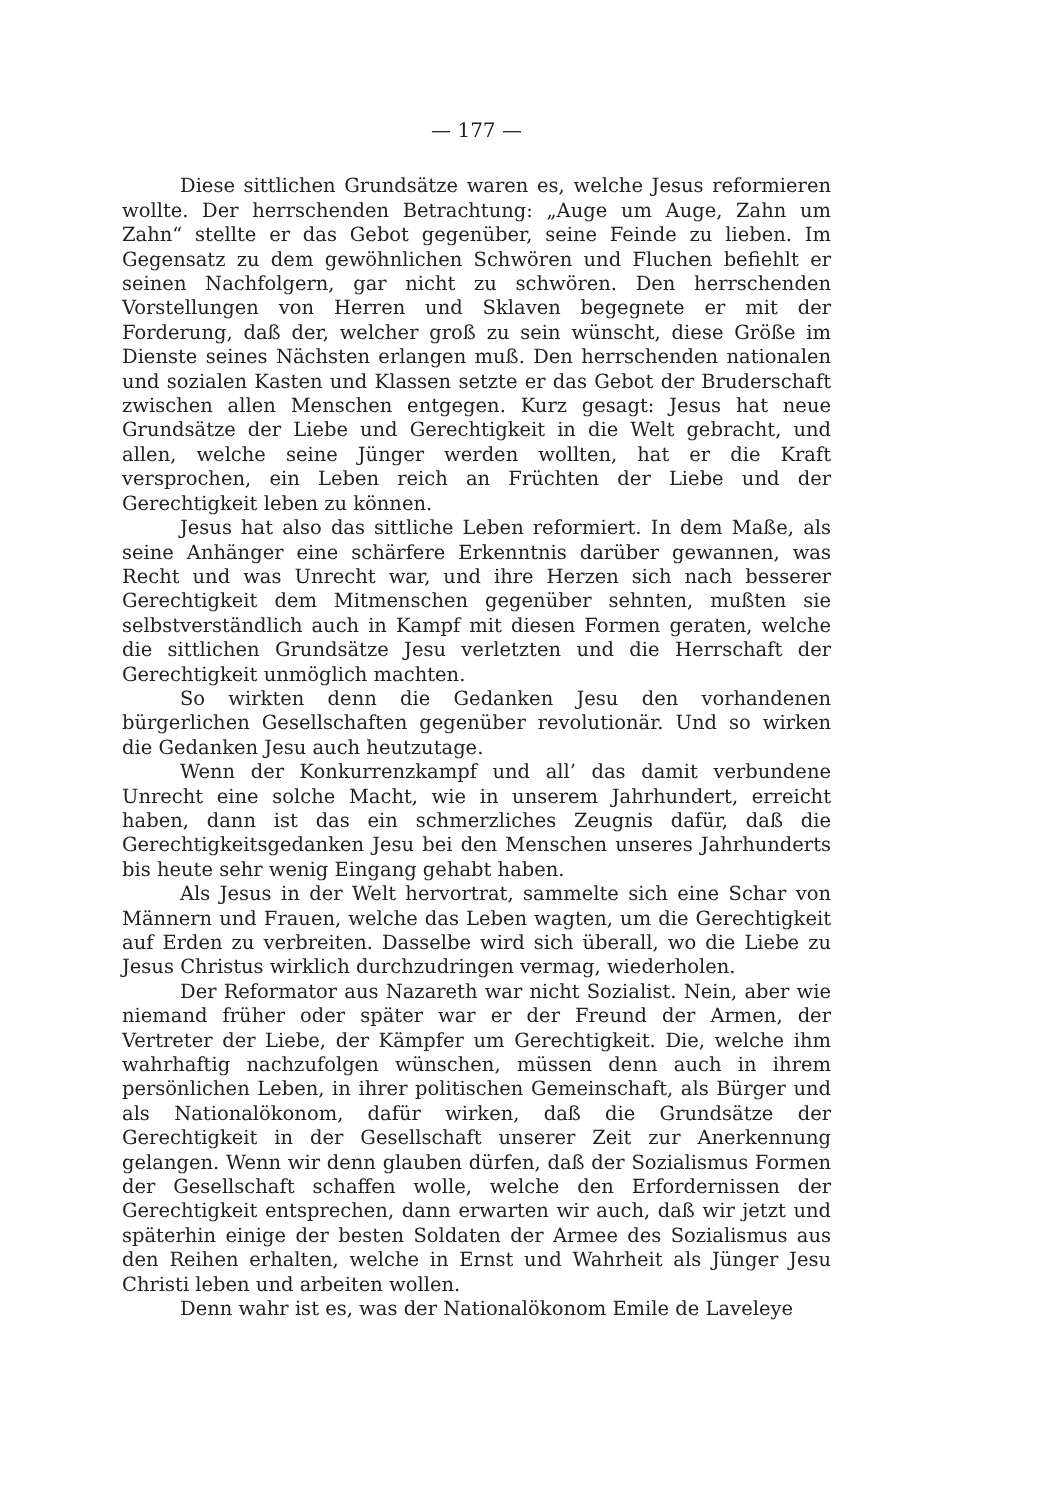— 177 —
Diese sittlichen Grundsätze waren es, welche Jesus reformieren wollte. Der herrschenden Betrachtung: „Auge um Auge, Zahn um Zahn“ stellte er das Gebot gegenüber, seine Feinde zu lieben. Im Gegensatz zu dem gewöhnlichen Schwören und Fluchen befiehlt er seinen Nachfolgern, gar nicht zu schwören. Den herrschenden Vorstellungen von Herren und Sklaven begegnete er mit der Forderung, daß der, welcher groß zu sein wünscht, diese Größe im Dienste seines Nächsten erlangen muß. Den herrschenden nationalen und sozialen Kasten und Klassen setzte er das Gebot der Bruderschaft zwischen allen Menschen entgegen. Kurz gesagt: Jesus hat neue Grundsätze der Liebe und Gerechtigkeit in die Welt gebracht, und allen, welche seine Jünger werden wollten, hat er die Kraft versprochen, ein Leben reich an Früchten der Liebe und der Gerechtigkeit leben zu können.
Jesus hat also das sittliche Leben reformiert. In dem Maße, als seine Anhänger eine schärfere Erkenntnis darüber gewannen, was Recht und was Unrecht war, und ihre Herzen sich nach besserer Gerechtigkeit dem Mitmenschen gegenüber sehnten, mußten sie selbstverständlich auch in Kampf mit diesen Formen geraten, welche die sittlichen Grundsätze Jesu verletzten und die Herrschaft der Gerechtigkeit unmöglich machten.
So wirkten denn die Gedanken Jesu den vorhandenen bürgerlichen Gesellschaften gegenüber revolutionär. Und so wirken die Gedanken Jesu auch heutzutage.
Wenn der Konkurrenzkampf und all’ das damit verbundene Unrecht eine solche Macht, wie in unserem Jahrhundert, erreicht haben, dann ist das ein schmerzliches Zeugnis dafür, daß die Gerechtigkeitsgedanken Jesu bei den Menschen unseres Jahrhunderts bis heute sehr wenig Eingang gehabt haben.
Als Jesus in der Welt hervortrat, sammelte sich eine Schar von Männern und Frauen, welche das Leben wagten, um die Gerechtigkeit auf Erden zu verbreiten. Dasselbe wird sich überall, wo die Liebe zu Jesus Christus wirklich durchzudringen vermag, wiederholen.
Der Reformator aus Nazareth war nicht Sozialist. Nein, aber wie niemand früher oder später war er der Freund der Armen, der Vertreter der Liebe, der Kämpfer um Gerechtigkeit. Die, welche ihm wahrhaftig nachzufolgen wünschen, müssen denn auch in ihrem persönlichen Leben, in ihrer politischen Gemeinschaft, als Bürger und als Nationalökonom, dafür wirken, daß die Grundsätze der Gerechtigkeit in der Gesellschaft unserer Zeit zur Anerkennung gelangen. Wenn wir denn glauben dürfen, daß der Sozialismus Formen der Gesellschaft schaffen wolle, welche den Erfordernissen der Gerechtigkeit entsprechen, dann erwarten wir auch, daß wir jetzt und späterhin einige der besten Soldaten der Armee des Sozialismus aus den Reihen erhalten, welche in Ernst und Wahrheit als Jünger Jesu Christi leben und arbeiten wollen.
Denn wahr ist es, was der Nationalökonom Emile de Laveleye